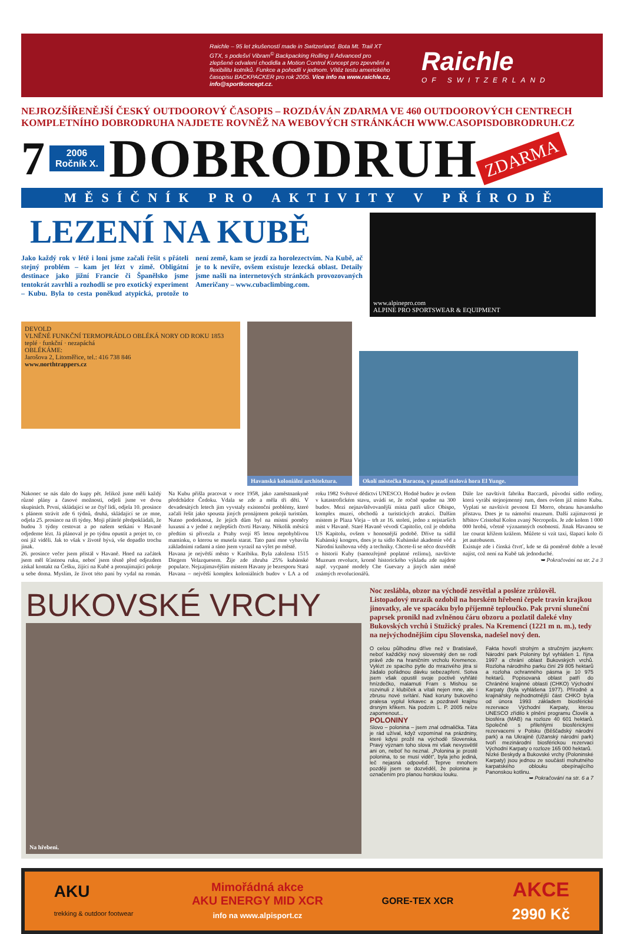Raichle – 95 let zkušeností made in Switzerland. Bota Mt. Trail XT GTX, s podešví Vibram<sup>©</sup> Backpacking Rolling II Advanced pro zlepšené odvalení chodidla a Motion Control Koncept pro zpevnění a flexibilitu kotníků. Funkce a pohodlí v jednom. Vítěz testu amerického časopisu BACKPACKER pro rok 2005. Více info na www.raichle.cz, info@sportkoncept.cz.
Raichle
OF SWITZERLAND
NEJROZŠÍŘENĚJŠÍ ČESKÝ OUTDOOROVÝ ČASOPIS – ROZDÁVÁN ZDARMA VE 460 OUTDOOROVÝCH CENTRECH
KOMPLETNÍHO DOBRODRUHA NAJDETE ROVNĚŽ NA WEBOVÝCH STRÁNKÁCH WWW.CASOPISDOBRODRUH.CZ
7 2006
Ročník X. DOBRODRUH ZDARMA
MĚSÍČNÍK PRO AKTIVITY V PŘÍRODĚ
LEZENÍ NA KUBĚ
Jako každý rok v létě i loni jsme začali řešit s přáteli stejný problém – kam jet lézt v zimě. Obligátní destinace jako jižní Francie či Španělsko jsme tentokrát zavrhli a rozhodli se pro exotický experiment – Kubu. Byla to cesta poněkud atypická, protože to není země, kam se jezdí za horolezectvím. Na Kubě, ač je to k nevíře, ovšem existuje lezecká oblast. Detaily jsme našli na internetových stránkách provozovaných Američany – www.cubaclimbing.com.
www.alpinepro.com
ALPINE PRO SPORTSWEAR & EQUIPMENT
DEVOLD
VLNĚNÉ FUNKČNÍ TERMOPRÁDLO OBLÉKÁ NORY OD ROKU 1853
teplé · funkční · nezapáchá
OBLÉKÁME:
Jarošova 2, Litoměřice, tel.: 416 738 846
www.northtrappers.cz
Havanská koloniální architektura.
Okolí městečka Baracoa, v pozadí stolová hora El Yunge.
Nakonec se nás dalo do kupy pět. Jelikož jsme měli každý různé plány a časové možnosti, odjeli jsme ve dvou skupinách. První, skládající se ze čtyř lidí, odjela 10. prosince s plánem strávit zde 6 týdnů, druhá, skládající se ze mne, odjela 25. prosince na tři týdny. Moji přátelé předpokládali, že budou 3 týdny cestovat a po našem setkání v Havaně odjedeme lézt. Já plánoval je po týdnu opustit a projet to, co oni již viděli. Jak to však v životě bývá, vše dopadlo trochu jinak.
26. prosince večer jsem přistál v Havaně. Hned na začátek jsem měl šťastnou ruku, neboť jsem těsně před odjezdem získal kontakt na Češku, žijící na Kubě a pronajímající pokoje u sebe doma. Myslím, že život této paní by vydal na román. Na Kubu přišla pracovat v roce 1958, jako zaměstnankyně předchůdce Čedoku. Vdala se zde a měla tři děti. V devadesátých letech jim vyvstaly existenční problémy, které začali řešit jako spousta jiných pronájmem pokojů turistům. Nutno podotknout, že jejich dům byl na místní poměry luxusní a v jedné z nejlepších čtvrtí Havany. Několik měsíců předtím si přivezla z Prahy svojí 85 letou nepohyblivou maminku, o kterou se musela starat. Tato paní mne vybavila základními radami a ráno jsem vyrazil na výlet po městě.
Havana je největší město v Karibiku. Byla založena 1515 Diegem Velazquesem. Žije zde zhruba 25% kubánské populace. Nejzajímavějším místem Havany je bezesporu Stará Havana – největší komplex koloniálních budov v LA a od roku 1982 Světové dědictví UNESCO. Hodně budov je ovšem v katastrofickém stavu, uvádí se, že ročně spadne na 300 budov. Mezi nejnavštěvovanější místa patří ulice Obispo, komplex muzeí, obchodů a turistických atrakcí. Dalším místem je Plaza Vieja – trh ze 16. století, jedno z nejstarších míst v Havaně. Staré Havaně vévodí Capitolio, což je obdoba US Kapitolu, ovšem v honosnější podobě. Dříve tu sídlil Kubánský kongres, dnes je tu sídlo Kubánské akademie věd a Národní knihovna vědy a techniky. Chcete-li se něco dozvědět o historii Kuby (samozřejmě poplatné režimu), navštivte Muzeum revoluce, kromě historického výkladu zde najdete např. vycpané modely Che Guevary a jiných nám méně známých revolucionářů.
Dále lze navštívit fabriku Baccardi, původní sídlo rodiny, která vyrábí stejnojmenný rum, dnes ovšem již mimo Kubu. Vyplatí se navštívit pevnost El Morro, obranu havanského přístavu. Dnes je tu námořní muzeum. Další zajímavostí je hřbitov Cristobal Kolon zvaný Necropolis. Je zde kolem 1 000 000 hrobů, včetně významných osobností. Jinak Havanou se lze courat křížem krážem. Můžete si vzít taxi, šlapací kolo či jet autobusem.
Existuje zde i čínská čtvrť, kde se dá poměrně dobře a levně najíst, což není na Kubě tak jednoduché.
➥ Pokračování na str. 2 a 3
BUKOVSKÉ VRCHY
Na hřebeni.
Noc zeslábla, obzor na východě zesvětlal a posléze zrůžověl. Listopadový mrazík ozdobil na horském hřebeni čepele travin krajkou jinovatky, ale ve spacáku bylo příjemně teploučko. Pak první sluneční paprsek pronikl nad zvlněnou čáru obzoru a pozlatil daleké vlny Bukovských vrchů i Stužický prales. Na Kremenci (1221 m n. m.), tedy na nejvýchodnějším cípu Slovenska, nadešel nový den.
O celou půlhodinu dříve než v Bratislavě, neboť každičký nový slovenský den se rodí právě zde na hraničním vrcholu Kremence. Vylézt ze spacího pytle do mrazivého jitra si žádalo pořádnou dávku sebezapření. Sotva jsem však opustil svoje poctivě vyhřáté hnízdečko, malamuti Fram s Mishou se rozvinuli z klubíček a vítali nejen mne, ale i zbrusu nové svítání. Nad koruny bukového pralesa vyplul krkavec a pozdravil krajinu drsným křikem. Na podzim L. P. 2005 nelze zapomenout...
POLONINY
Slovo – polonina – jsem znal odmalička. Táta je rád užíval, když vzpomínal na prázdniny, které kdysi prožil na východě Slovenska. Pravý význam toho slova mi však nevysvětlil ani on, neboť ho neznal. „Polonina je prostě polonina, to se musí vidět“, byla jeho jediná, leč nejasná odpověď. Teprve mnohem později jsem se dozvěděl, že polonina je označením pro planou horskou louku.
Fakta hovoří strohým a stručným jazykem: Národní park Poloniny byl vyhlášen 1. října 1997 a chrání oblast Bukovských vrchů. Rozloha národního parku činí 29 805 hektarů a rozloha ochranného pásma je 10 975 hektarů. Popisovaná oblast patří do Chráněné krajinné oblasti (CHKO) Východní Karpaty (byla vyhlášena 1977). Přírodně a krajinářsky nejhodnotnější část CHKO byla od února 1993 základem biosférické rezervace Východní Karpaty, kterou UNESCO zřídilo k plnění programu Člověk a biosféra (MAB) na rozloze 40 601 hektarů. Společně s přilehlými biosférickými rezervacemi v Polsku (Běščadský národní park) a na Ukrajině (Užanský národní park) tvoří mezinárodní biosférickou rezervaci Východní Karpaty o rozloze 165 000 hektarů.
Nízké Beskydy a Bukovské vrchy (Poloninské Karpaty) jsou jednou ze součástí mohutného karpatského oblouku obepínajícího Panonskou kotlinu.
➥ Pokračování na str. 6 a 7
AKU
trekking & outdoor footwear Mimořádná akce
AKU ENERGY MID XCR
info na www.alpisport.cz GORE-TEX XCR AKCE
2990 Kč